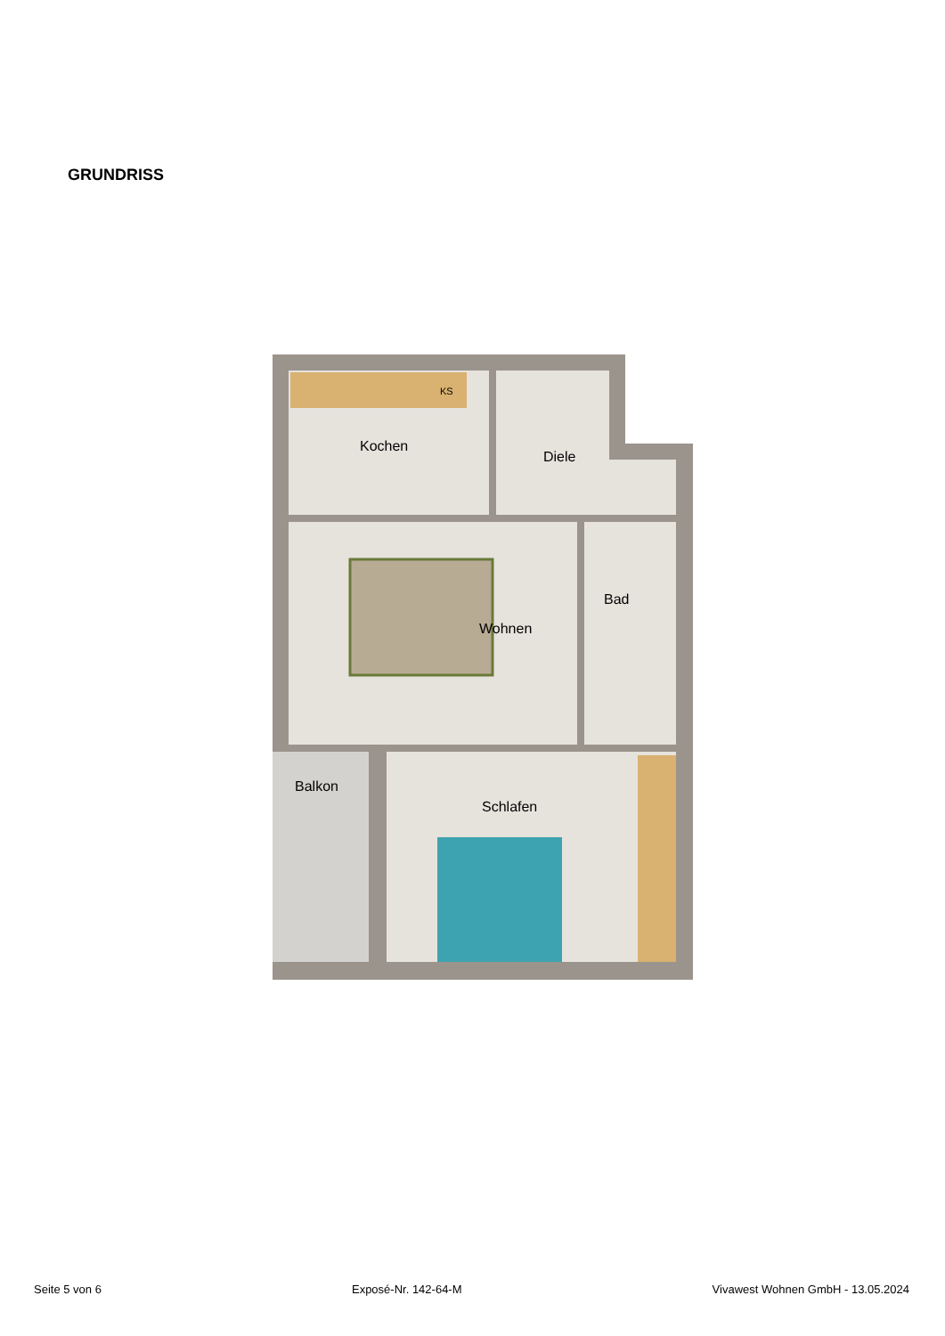GRUNDRISS
Kochen
Diele
Wohnen
Bad
Balkon
Schlafen
KS
Seite 5 von 6 Exposé-Nr. 142-64-M Vivawest Wohnen GmbH - 13.05.2024